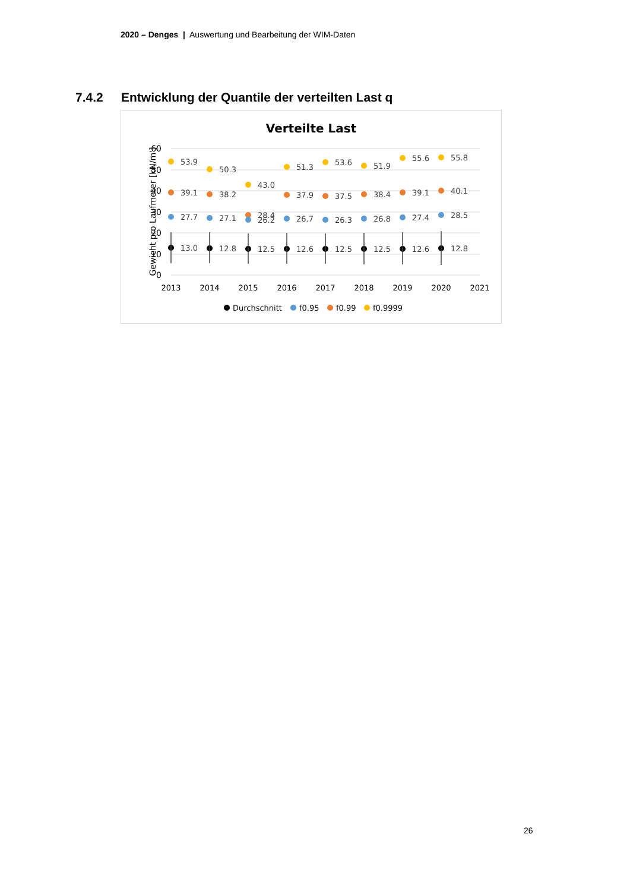2020 – Denges | Auswertung und Bearbeitung der WIM-Daten
7.4.2 Entwicklung der Quantile der verteilten Last q
Verteilte Last
60
50
40
30
20
10
0
Gewicht pro Laufmeter [kN/m']
2013
2014
2015
2016
2017
2018
2019
2020
2021
53.9
39.1
27.7
13.0
50.3
38.2
27.1
12.8
43.0
28.4
26.2
12.5
51.3
37.9
26.7
12.6
53.6
37.5
26.3
12.5
51.9
38.4
26.8
12.5
55.6
39.1
27.4
12.6
55.8
40.1
28.5
12.8
Durchschnitt
f0.95
f0.99
f0.9999
26